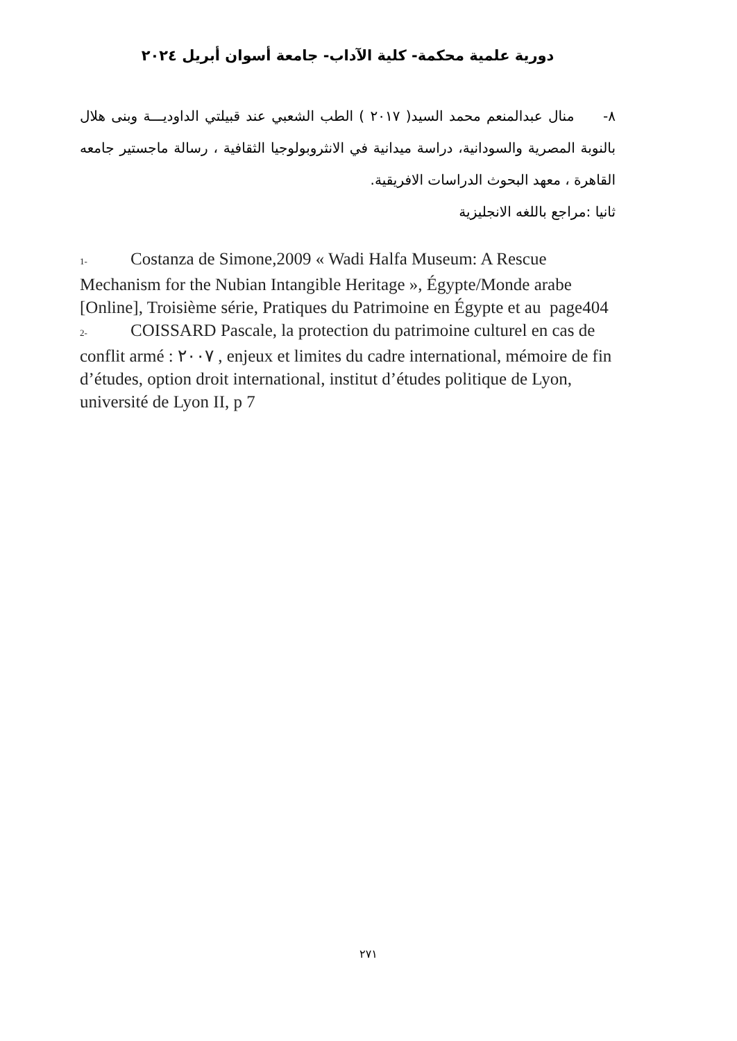دورية علمية محكمة- كلية الآداب- جامعة أسوان أبريل ٢٠٢٤
٨- منال عبدالمنعم محمد السيد( ٢٠١٧ ) الطب الشعبي عند قبيلتي الداوديـــة وبنى هلال بالنوبة المصرية والسودانية، دراسة ميدانية في الانثروبولوجيا الثقافية ، رسالة ماجستير جامعه القاهرة ، معهد البحوث الدراسات الافريقية.
ثانيا :مراجع باللغه الانجليزية
1- Costanza de Simone,2009 « Wadi Halfa Museum: A Rescue Mechanism for the Nubian Intangible Heritage », Égypte/Monde arabe [Online], Troisième série, Pratiques du Patrimoine en Égypte et au page404
2- COISSARD Pascale, la protection du patrimoine culturel en cas de conflit armé : ٢٠٠٧ , enjeux et limites du cadre international, mémoire de fin d’études, option droit international, institut d’études politique de Lyon, université de Lyon II, p 7
٢٧١